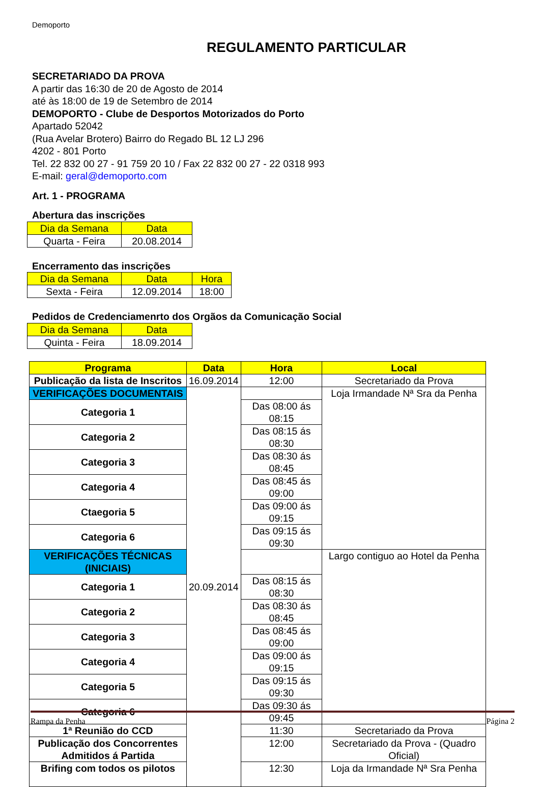Demoporto
REGULAMENTO PARTICULAR
SECRETARIADO DA PROVA
A partir das 16:30 de 20 de Agosto de 2014
até às 18:00 de 19 de Setembro de 2014
DEMOPORTO - Clube de Desportos Motorizados do Porto
Apartado 52042
(Rua Avelar Brotero) Bairro do Regado BL 12 LJ 296
4202 - 801 Porto
Tel. 22 832 00 27 - 91 759 20 10 / Fax 22 832 00 27 - 22 0318 993
E-mail: geral@demoporto.com
Art. 1 - PROGRAMA
Abertura das inscrições
| Dia da Semana | Data |
| --- | --- |
| Quarta - Feira | 20.08.2014 |
Encerramento das inscrições
| Dia da Semana | Data | Hora |
| --- | --- | --- |
| Sexta - Feira | 12.09.2014 | 18:00 |
Pedidos de Credenciamenrto dos Orgãos da Comunicação Social
| Dia da Semana | Data |
| --- | --- |
| Quinta - Feira | 18.09.2014 |
| Programa | Data | Hora | Local |
| --- | --- | --- | --- |
| Publicação da lista de Inscritos | 16.09.2014 | 12:00 | Secretariado da Prova |
| VERIFICAÇÕES DOCUMENTAIS | 20.09.2014 | | Loja Irmandade Nª Sra da Penha |
| Categoria 1 | | Das 08:00 ás 08:15 | |
| Categoria 2 | | Das 08:15 ás 08:30 | |
| Categoria 3 | | Das 08:30 ás 08:45 | |
| Categoria 4 | | Das 08:45 ás 09:00 | |
| Ctaegoria 5 | | Das 09:00 ás 09:15 | |
| Categoria 6 | | Das 09:15 ás 09:30 | |
| VERIFICAÇÕES TÉCNICAS (INICIAIS) | | | Largo contiguo ao Hotel da Penha |
| Categoria 1 | | Das 08:15 ás 08:30 | |
| Categoria 2 | | Das 08:30 ás 08:45 | |
| Categoria 3 | | Das 08:45 ás 09:00 | |
| Categoria 4 | | Das 09:00 ás 09:15 | |
| Categoria 5 | | Das 09:15 ás 09:30 | |
| Categoria 6 | | Das 09:30 ás 09:45 | |
| 1ª Reunião do CCD | | 11:30 | Secretariado da Prova |
| Publicação dos Concorrentes Admitidos á Partida | | 12:00 | Secretariado da Prova - (Quadro Oficial) |
| Brifing com todos os pilotos | | 12:30 | Loja da Irmandade Nª Sra Penha |
Rampa da Penha Página 2